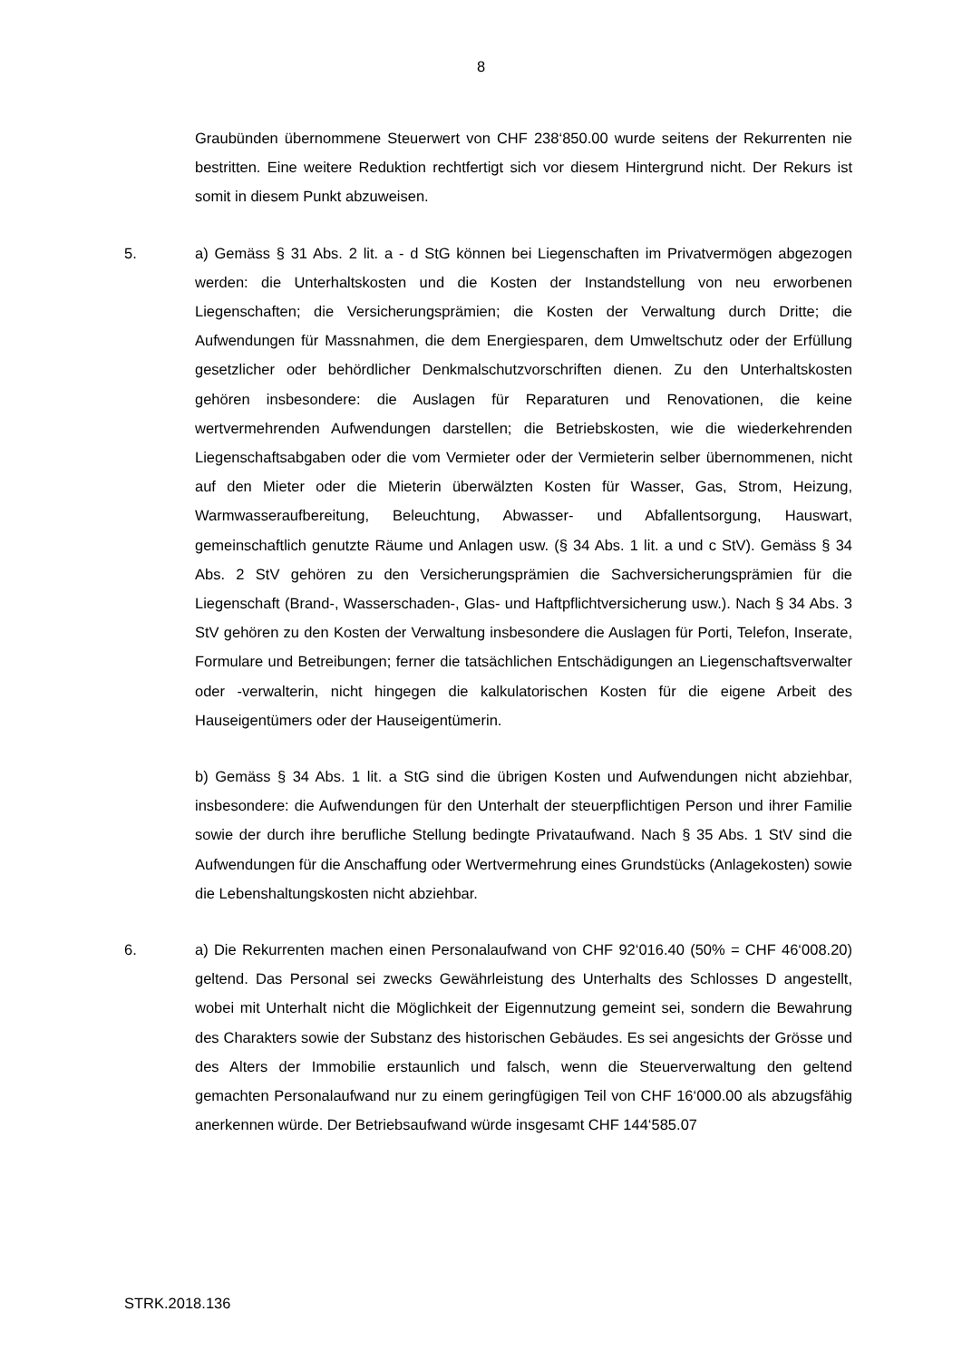8
Graubünden übernommene Steuerwert von CHF 238‘850.00 wurde seitens der Rekurrenten nie bestritten. Eine weitere Reduktion rechtfertigt sich vor diesem Hintergrund nicht. Der Rekurs ist somit in diesem Punkt abzuweisen.
5. a) Gemäss § 31 Abs. 2 lit. a - d StG können bei Liegenschaften im Privatvermögen abgezogen werden: die Unterhaltskosten und die Kosten der Instandstellung von neu erworbenen Liegenschaften; die Versicherungsprämien; die Kosten der Verwaltung durch Dritte; die Aufwendungen für Massnahmen, die dem Energiesparen, dem Umweltschutz oder der Erfüllung gesetzlicher oder behördlicher Denkmalschutzvorschriften dienen. Zu den Unterhaltskosten gehören insbesondere: die Auslagen für Reparaturen und Renovationen, die keine wertvermehrenden Aufwendungen darstellen; die Betriebskosten, wie die wiederkehrenden Liegenschaftsabgaben oder die vom Vermieter oder der Vermieterin selber übernommenen, nicht auf den Mieter oder die Mieterin überwälzten Kosten für Wasser, Gas, Strom, Heizung, Warmwasseraufbereitung, Beleuchtung, Abwasser- und Abfallentsorgung, Hauswart, gemeinschaftlich genutzte Räume und Anlagen usw. (§ 34 Abs. 1 lit. a und c StV). Gemäss § 34 Abs. 2 StV gehören zu den Versicherungsprämien die Sachversicherungsprämien für die Liegenschaft (Brand-, Wasserschaden-, Glas- und Haftpflichtversicherung usw.). Nach § 34 Abs. 3 StV gehören zu den Kosten der Verwaltung insbesondere die Auslagen für Porti, Telefon, Inserate, Formulare und Betreibungen; ferner die tatsächlichen Entschädigungen an Liegenschaftsverwalter oder -verwalterin, nicht hingegen die kalkulatorischen Kosten für die eigene Arbeit des Hauseigentümers oder der Hauseigentümerin.
b) Gemäss § 34 Abs. 1 lit. a StG sind die übrigen Kosten und Aufwendungen nicht abziehbar, insbesondere: die Aufwendungen für den Unterhalt der steuerpflichtigen Person und ihrer Familie sowie der durch ihre berufliche Stellung bedingte Privataufwand. Nach § 35 Abs. 1 StV sind die Aufwendungen für die Anschaffung oder Wertvermehrung eines Grundstücks (Anlagekosten) sowie die Lebenshaltungskosten nicht abziehbar.
6. a) Die Rekurrenten machen einen Personalaufwand von CHF 92‘016.40 (50% = CHF 46‘008.20) geltend. Das Personal sei zwecks Gewährleistung des Unterhalts des Schlosses D angestellt, wobei mit Unterhalt nicht die Möglichkeit der Eigennutzung gemeint sei, sondern die Bewahrung des Charakters sowie der Substanz des historischen Gebäudes. Es sei angesichts der Grösse und des Alters der Immobilie erstaunlich und falsch, wenn die Steuerverwaltung den geltend gemachten Personalaufwand nur zu einem geringfügigen Teil von CHF 16‘000.00 als abzugsfähig anerkennen würde. Der Betriebsaufwand würde insgesamt CHF 144‘585.07
STRK.2018.136